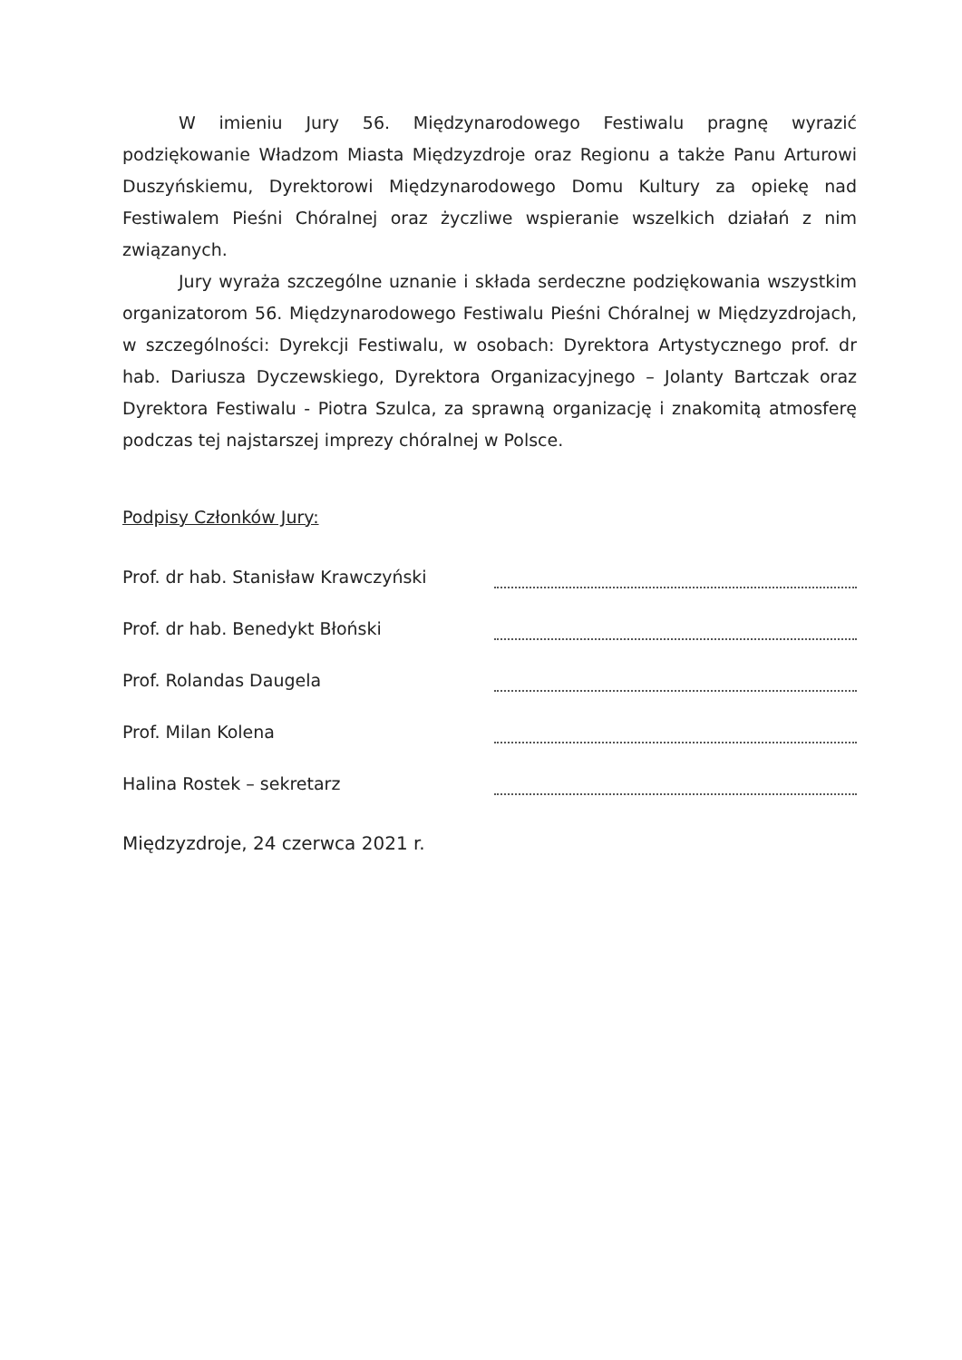W imieniu Jury 56. Międzynarodowego Festiwalu pragnę wyrazić podziękowanie Władzom Miasta Międzyzdroje oraz Regionu a także Panu Arturowi Duszyńskiemu, Dyrektorowi Międzynarodowego Domu Kultury za opiekę nad Festiwalem Pieśni Chóralnej oraz życzliwe wspieranie wszelkich działań z nim związanych.
Jury wyraża szczególne uznanie i składa serdeczne podziękowania wszystkim organizatorom 56. Międzynarodowego Festiwalu Pieśni Chóralnej w Międzyzdrojach, w szczególności: Dyrekcji Festiwalu, w osobach: Dyrektora Artystycznego prof. dr hab. Dariusza Dyczewskiego, Dyrektora Organizacyjnego – Jolanty Bartczak oraz Dyrektora Festiwalu - Piotra Szulca, za sprawną organizację i znakomitą atmosferę podczas tej najstarszej imprezy chóralnej w Polsce.
Podpisy Członków Jury:
Prof. dr hab. Stanisław Krawczyński
Prof. dr hab. Benedykt Błoński
Prof. Rolandas Daugela
Prof. Milan Kolena
Halina Rostek – sekretarz
Międzyzdroje, 24 czerwca 2021 r.